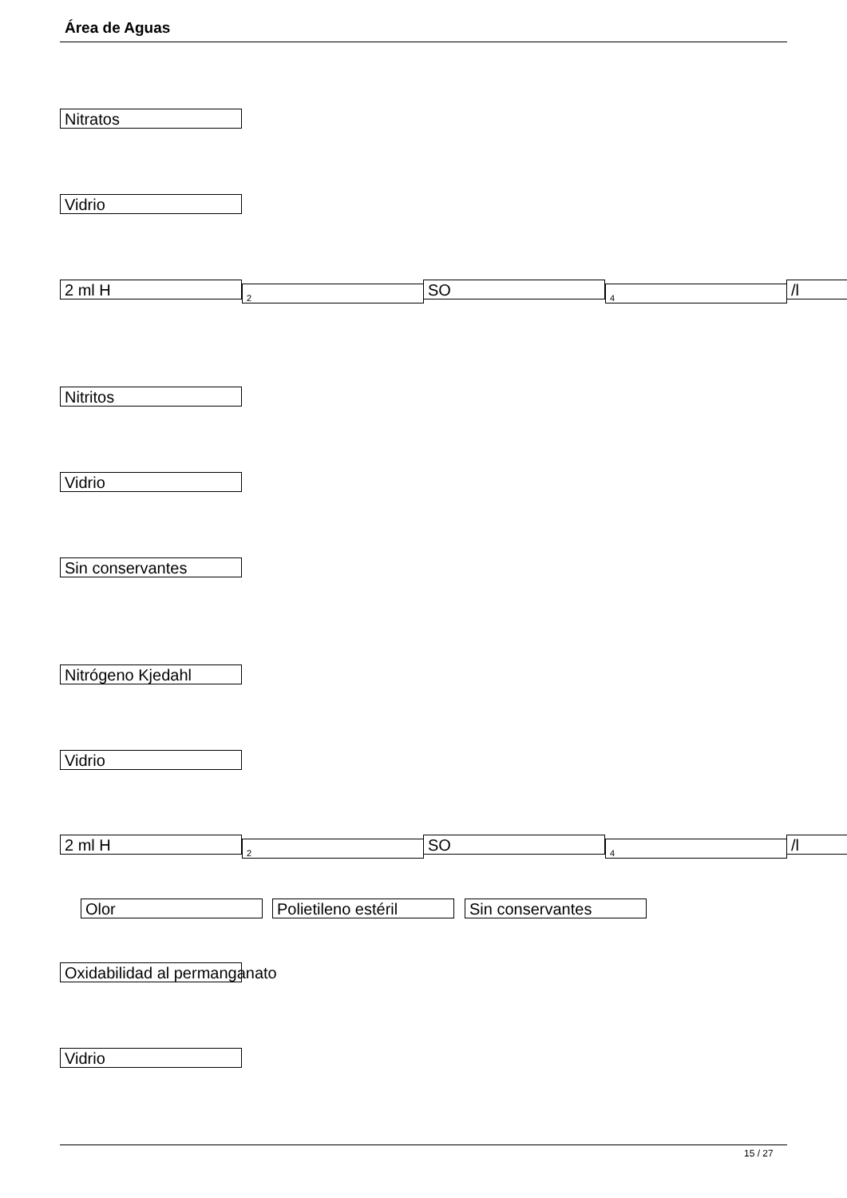Área de Aguas
Nitratos
Vidrio
2 ml H 2 SO 4 /l
Nitritos
Vidrio
Sin conservantes
Nitrógeno Kjedahl
Vidrio
2 ml H 2 SO 4 /l
Olor Polietileno estéril Sin conservantes
Oxidabilidad al permanganato
Vidrio
15 / 27